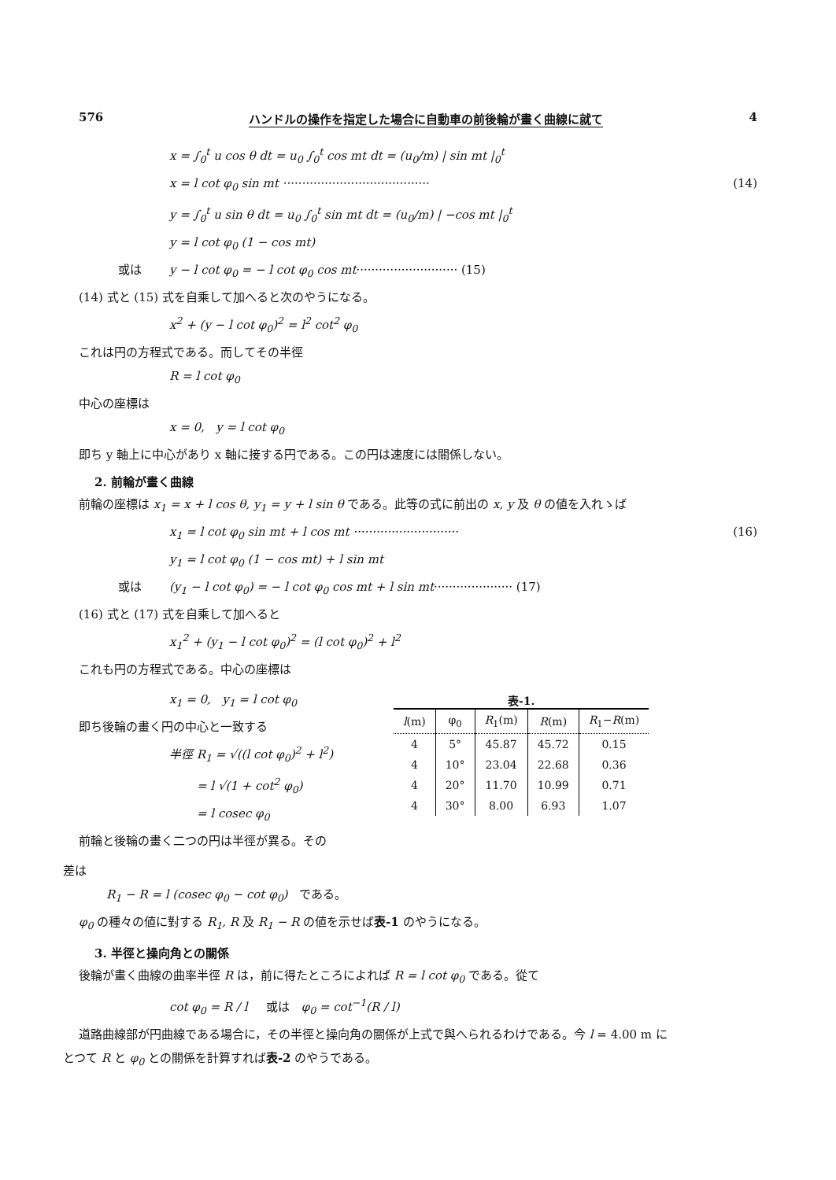576 ハンドルの操作を指定した場合に自動車の前後輪が畫く曲線に就て 4
x = ∫<sub>0</sub><sup>t</sup> u cos θ dt = u<sub>0</sub> ∫<sub>0</sub><sup>t</sup> cos mt dt = (u<sub>0</sub>/m) | sin mt |<sub>0</sub><sup>t</sup>
x = l cot φ<sub>0</sub> sin mt ······································· (14)
y = ∫<sub>0</sub><sup>t</sup> u sin θ dt = u<sub>0</sub> ∫<sub>0</sub><sup>t</sup> sin mt dt = (u<sub>0</sub>/m) | −cos mt |<sub>0</sub><sup>t</sup>
y = l cot φ<sub>0</sub> (1 − cos mt)
或は y − l cot φ<sub>0</sub> = − l cot φ<sub>0</sub> cos mt ··························· (15)
(14) 式と (15) 式を自乘して加へると次のやうになる。
x<sup>2</sup> + (y − l cot φ<sub>0</sub>)<sup>2</sup> = l<sup>2</sup> cot<sup>2</sup> φ<sub>0</sub>
これは円の方程式である。而してその半徑
R = l cot φ<sub>0</sub>
中心の座標は
x = 0, y = l cot φ<sub>0</sub>
即ち y 軸上に中心があり x 軸に接する円である。この円は速度には關係しない。
2. 前輪が畫く曲線
前輪の座標は x<sub>1</sub> = x + l cos θ, y<sub>1</sub> = y + l sin θ である。此等の式に前出の x, y 及 θ の値を入れゝば
x<sub>1</sub> = l cot φ<sub>0</sub> sin mt + l cos mt ···························· (16)
y<sub>1</sub> = l cot φ<sub>0</sub> (1 − cos mt) + l sin mt
或は (y<sub>1</sub> − l cot φ<sub>0</sub>) = − l cot φ<sub>0</sub> cos mt + l sin mt ····················· (17)
(16) 式と (17) 式を自乘して加へると
x<sub>1</sub><sup>2</sup> + (y<sub>1</sub> − l cot φ<sub>0</sub>)<sup>2</sup> = (l cot φ<sub>0</sub>)<sup>2</sup> + l<sup>2</sup>
これも円の方程式である。中心の座標は
x<sub>1</sub> = 0, y<sub>1</sub> = l cot φ<sub>0</sub>
即ち後輪の畫く円の中心と一致する
半徑 R<sub>1</sub> = √((l cot φ<sub>0</sub>)<sup>2</sup> + l<sup>2</sup>)
= l √(1 + cot<sup>2</sup> φ<sub>0</sub>)
= l cosec φ<sub>0</sub>
前輪と後輪の畫く二つの円は半徑が異る。その
表-1.
| l (m) | φ<sub>0</sub> | R<sub>1</sub>(m) | R (m) | R<sub>1</sub>− R (m) |
| --- | --- | --- | --- | --- |
| 4 | 5° | 45.87 | 45.72 | 0.15 |
| 4 | 10° | 23.04 | 22.68 | 0.36 |
| 4 | 20° | 11.70 | 10.99 | 0.71 |
| 4 | 30° | 8.00 | 6.93 | 1.07 |
差は
R<sub>1</sub> − R = l (cosec φ<sub>0</sub> − cot φ<sub>0</sub>) である。
φ<sub>0</sub> の種々の値に對する R<sub>1</sub>, R 及 R<sub>1</sub> − R の値を示せば表-1 のやうになる。
3. 半徑と操向角との關係
後輪が畫く曲線の曲率半徑 R は，前に得たところによれば R = l cot φ<sub>0</sub> である。從て
cot φ<sub>0</sub> = R / l 或は φ<sub>0</sub> = cot<sup>−1</sup>(R / l)
道路曲線部が円曲線である場合に，その半徑と操向角の關係が上式で與へられるわけである。今 l = 4.00 m に
とつて R と φ<sub>0</sub> との關係を計算すれば表-2 のやうである。